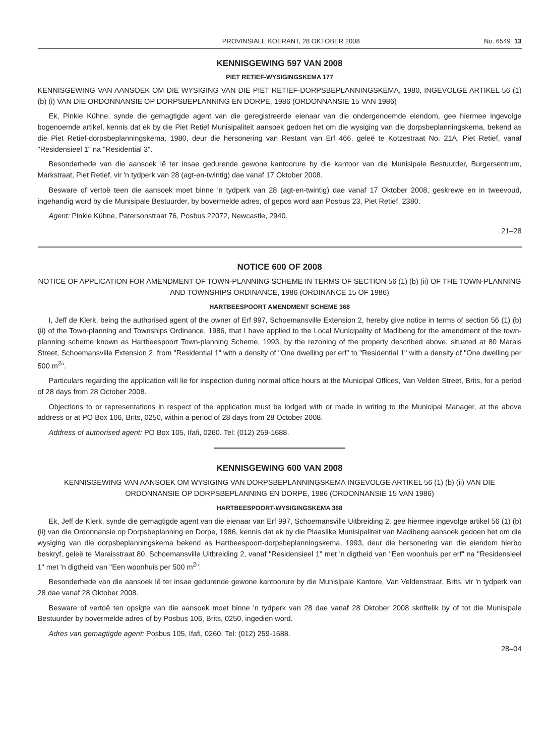PROVINSIALE KOERANT, 28 OKTOBER 2008 No. 6549 13
KENNISGEWING 597 VAN 2008
PIET RETIEF-WYSIGINGSKEMA 177
KENNISGEWING VAN AANSOEK OM DIE WYSIGING VAN DIE PIET RETIEF-DORPSBEPLANNINGSKEMA, 1980, INGEVOLGE ARTIKEL 56 (1) (b) (i) VAN DIE ORDONNANSIE OP DORPSBEPLANNING EN DORPE, 1986 (ORDONNANSIE 15 VAN 1986)
Ek, Pinkie Kühne, synde die gemagtigde agent van die geregistreerde eienaar van die ondergenoemde eiendom, gee hiermee ingevolge bogenoemde artikel, kennis dat ek by die Piet Retief Munisipaliteit aansoek gedoen het om die wysiging van die dorpsbeplanningskema, bekend as die Piet Retief-dorpsbeplanningskema, 1980, deur die hersonering van Restant van Erf 466, geleë te Kotzestraat No. 21A, Piet Retief, vanaf "Residensieel 1" na "Residential 3".
Besonderhede van die aansoek lê ter insae gedurende gewone kantoorure by die kantoor van die Munisipale Bestuurder, Burgersentrum, Markstraat, Piet Retief, vir 'n tydperk van 28 (agt-en-twintig) dae vanaf 17 Oktober 2008.
Besware of vertoë teen die aansoek moet binne 'n tydperk van 28 (agt-en-twintig) dae vanaf 17 Oktober 2008, geskrewe en in tweevoud, ingehandig word by die Munisipale Bestuurder, by bovermelde adres, of gepos word aan Posbus 23, Piet Retief, 2380.
Agent: Pinkie Kühne, Patersonstraat 76, Posbus 22072, Newcastle, 2940.
21–28
NOTICE 600 OF 2008
NOTICE OF APPLICATION FOR AMENDMENT OF TOWN-PLANNING SCHEME IN TERMS OF SECTION 56 (1) (b) (ii) OF THE TOWN-PLANNING AND TOWNSHIPS ORDINANCE, 1986 (ORDINANCE 15 OF 1986)
HARTBEESPOORT AMENDMENT SCHEME 368
I, Jeff de Klerk, being the authorised agent of the owner of Erf 997, Schoemansville Extension 2, hereby give notice in terms of section 56 (1) (b) (ii) of the Town-planning and Townships Ordinance, 1986, that I have applied to the Local Municipality of Madibeng for the amendment of the town-planning scheme known as Hartbeespoort Town-planning Scheme, 1993, by the rezoning of the property described above, situated at 80 Marais Street, Schoemansville Extension 2, from "Residential 1" with a density of "One dwelling per erf" to "Residential 1" with a density of "One dwelling per 500 m<sup>2</sup>".
Particulars regarding the application will lie for inspection during normal office hours at the Municipal Offices, Van Velden Street, Brits, for a period of 28 days from 28 October 2008.
Objections to or representations in respect of the application must be lodged with or made in writing to the Municipal Manager, at the above address or at PO Box 106, Brits, 0250, within a period of 28 days from 28 October 2008.
Address of authorised agent: PO Box 105, Ifafi, 0260. Tel: (012) 259-1688.
KENNISGEWING 600 VAN 2008
KENNISGEWING VAN AANSOEK OM WYSIGING VAN DORPSBEPLANNINGSKEMA INGEVOLGE ARTIKEL 56 (1) (b) (ii) VAN DIE ORDONNANSIE OP DORPSBEPLANNING EN DORPE, 1986 (ORDONNANSIE 15 VAN 1986)
HARTBEESPOORT-WYSIGINGSKEMA 368
Ek, Jeff de Klerk, synde die gemagtigde agent van die eienaar van Erf 997, Schoemansville Uitbreiding 2, gee hiermee ingevolge artikel 56 (1) (b) (ii) van die Ordonnansie op Dorpsbeplanning en Dorpe, 1986, kennis dat ek by die Plaaslike Munisipaliteit van Madibeng aansoek gedoen het om die wysiging van die dorpsbeplanningskema bekend as Hartbeespoort-dorpsbeplanningskema, 1993, deur die hersonering van die eiendom hierbo beskryf, geleë te Maraisstraat 80, Schoemansville Uitbreiding 2, vanaf "Residensieel 1" met 'n digtheid van "Een woonhuis per erf" na "Residensieel 1" met 'n digtheid van "Een woonhuis per 500 m<sup>2</sup>".
Besonderhede van die aansoek lê ter insae gedurende gewone kantoorure by die Munisipale Kantore, Van Veldenstraat, Brits, vir 'n tydperk van 28 dae vanaf 28 Oktober 2008.
Besware of vertoë ten opsigte van die aansoek moet binne 'n tydperk van 28 dae vanaf 28 Oktober 2008 skriftelik by of tot die Munisipale Bestuurder by bovermelde adres of by Posbus 106, Brits, 0250, ingedien word.
Adres van gemagtigde agent: Posbus 105, Ifafi, 0260. Tel: (012) 259-1688.
28–04